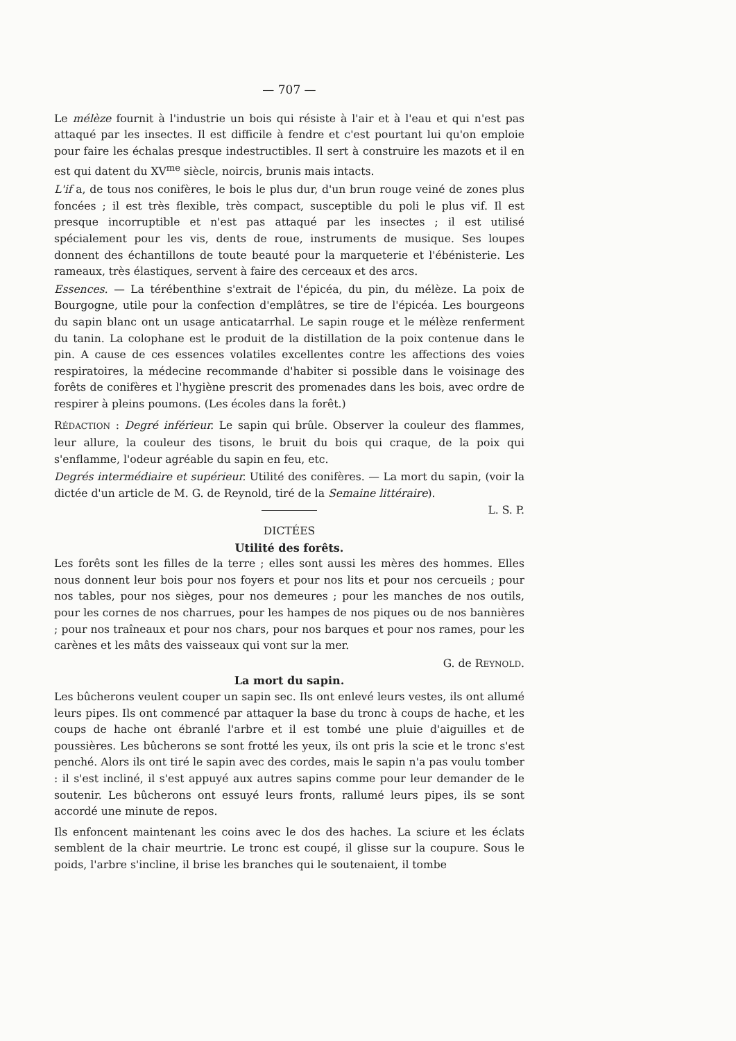— 707 —
Le mélèze fournit à l'industrie un bois qui résiste à l'air et à l'eau et qui n'est pas attaqué par les insectes. Il est difficile à fendre et c'est pourtant lui qu'on emploie pour faire les échalas presque indestructibles. Il sert à construire les mazots et il en est qui datent du XV<sup>me</sup> siècle, noircis, brunis mais intacts.
L'if a, de tous nos conifères, le bois le plus dur, d'un brun rouge veiné de zones plus foncées ; il est très flexible, très compact, susceptible du poli le plus vif. Il est presque incorruptible et n'est pas attaqué par les insectes ; il est utilisé spécialement pour les vis, dents de roue, instruments de musique. Ses loupes donnent des échantillons de toute beauté pour la marqueterie et l'ébénisterie. Les rameaux, très élastiques, servent à faire des cerceaux et des arcs.
Essences. — La térébenthine s'extrait de l'épicéa, du pin, du mélèze. La poix de Bourgogne, utile pour la confection d'emplâtres, se tire de l'épicéa. Les bourgeons du sapin blanc ont un usage anticatarrhal. Le sapin rouge et le mélèze renferment du tanin. La colophane est le produit de la distillation de la poix contenue dans le pin. A cause de ces essences volatiles excellentes contre les affections des voies respiratoires, la médecine recommande d'habiter si possible dans le voisinage des forêts de conifères et l'hygiène prescrit des promenades dans les bois, avec ordre de respirer à pleins poumons. (Les écoles dans la forêt.)
RÉDACTION : Degré inférieur. Le sapin qui brûle. Observer la couleur des flammes, leur allure, la couleur des tisons, le bruit du bois qui craque, de la poix qui s'enflamme, l'odeur agréable du sapin en feu, etc.
Degrés intermédiaire et supérieur. Utilité des conifères. — La mort du sapin, (voir la dictée d'un article de M. G. de Reynold, tiré de la Semaine littéraire).
L. S. P.
DICTÉES
Utilité des forêts.
Les forêts sont les filles de la terre ; elles sont aussi les mères des hommes. Elles nous donnent leur bois pour nos foyers et pour nos lits et pour nos cercueils ; pour nos tables, pour nos sièges, pour nos demeures ; pour les manches de nos outils, pour les cornes de nos charrues, pour les hampes de nos piques ou de nos bannières ; pour nos traîneaux et pour nos chars, pour nos barques et pour nos rames, pour les carènes et les mâts des vaisseaux qui vont sur la mer.
G. de REYNOLD.
La mort du sapin.
Les bûcherons veulent couper un sapin sec. Ils ont enlevé leurs vestes, ils ont allumé leurs pipes. Ils ont commencé par attaquer la base du tronc à coups de hache, et les coups de hache ont ébranlé l'arbre et il est tombé une pluie d'aiguilles et de poussières. Les bûcherons se sont frotté les yeux, ils ont pris la scie et le tronc s'est penché. Alors ils ont tiré le sapin avec des cordes, mais le sapin n'a pas voulu tomber : il s'est incliné, il s'est appuyé aux autres sapins comme pour leur demander de le soutenir. Les bûcherons ont essuyé leurs fronts, rallumé leurs pipes, ils se sont accordé une minute de repos.
Ils enfoncent maintenant les coins avec le dos des haches. La sciure et les éclats semblent de la chair meurtrie. Le tronc est coupé, il glisse sur la coupure. Sous le poids, l'arbre s'incline, il brise les branches qui le soutenaient, il tombe